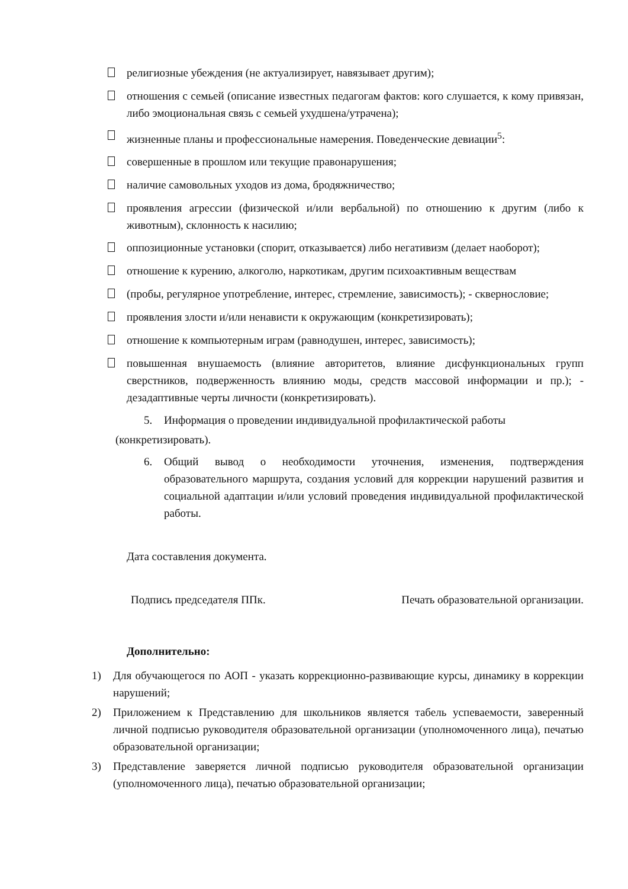религиозные убеждения (не актуализирует, навязывает другим);
отношения с семьей (описание известных педагогам фактов: кого слушается, к кому привязан, либо эмоциональная связь с семьей ухудшена/утрачена);
жизненные планы и профессиональные намерения. Поведенческие девиации<sup>5</sup>:
совершенные в прошлом или текущие правонарушения;
наличие самовольных уходов из дома, бродяжничество;
проявления агрессии (физической и/или вербальной) по отношению к другим (либо к животным), склонность к насилию;
оппозиционные установки (спорит, отказывается) либо негативизм (делает наоборот);
отношение к курению, алкоголю, наркотикам, другим психоактивным веществам
(пробы, регулярное употребление, интерес, стремление, зависимость); - сквернословие;
проявления злости и/или ненависти к окружающим (конкретизировать);
отношение к компьютерным играм (равнодушен, интерес, зависимость);
повышенная внушаемость (влияние авторитетов, влияние дисфункциональных групп сверстников, подверженность влиянию моды, средств массовой информации и пр.); - дезадаптивные черты личности (конкретизировать).
5. Информация о проведении индивидуальной профилактической работы
(конкретизировать).
6. Общий вывод о необходимости уточнения, изменения, подтверждения образовательного маршрута, создания условий для коррекции нарушений развития и социальной адаптации и/или условий проведения индивидуальной профилактической работы.
Дата составления документа.
Подпись председателя ППк. Печать образовательной организации.
Дополнительно:
1) Для обучающегося по АОП - указать коррекционно-развивающие курсы, динамику в коррекции нарушений;
2) Приложением к Представлению для школьников является табель успеваемости, заверенный личной подписью руководителя образовательной организации (уполномоченного лица), печатью образовательной организации;
3) Представление заверяется личной подписью руководителя образовательной организации (уполномоченного лица), печатью образовательной организации;